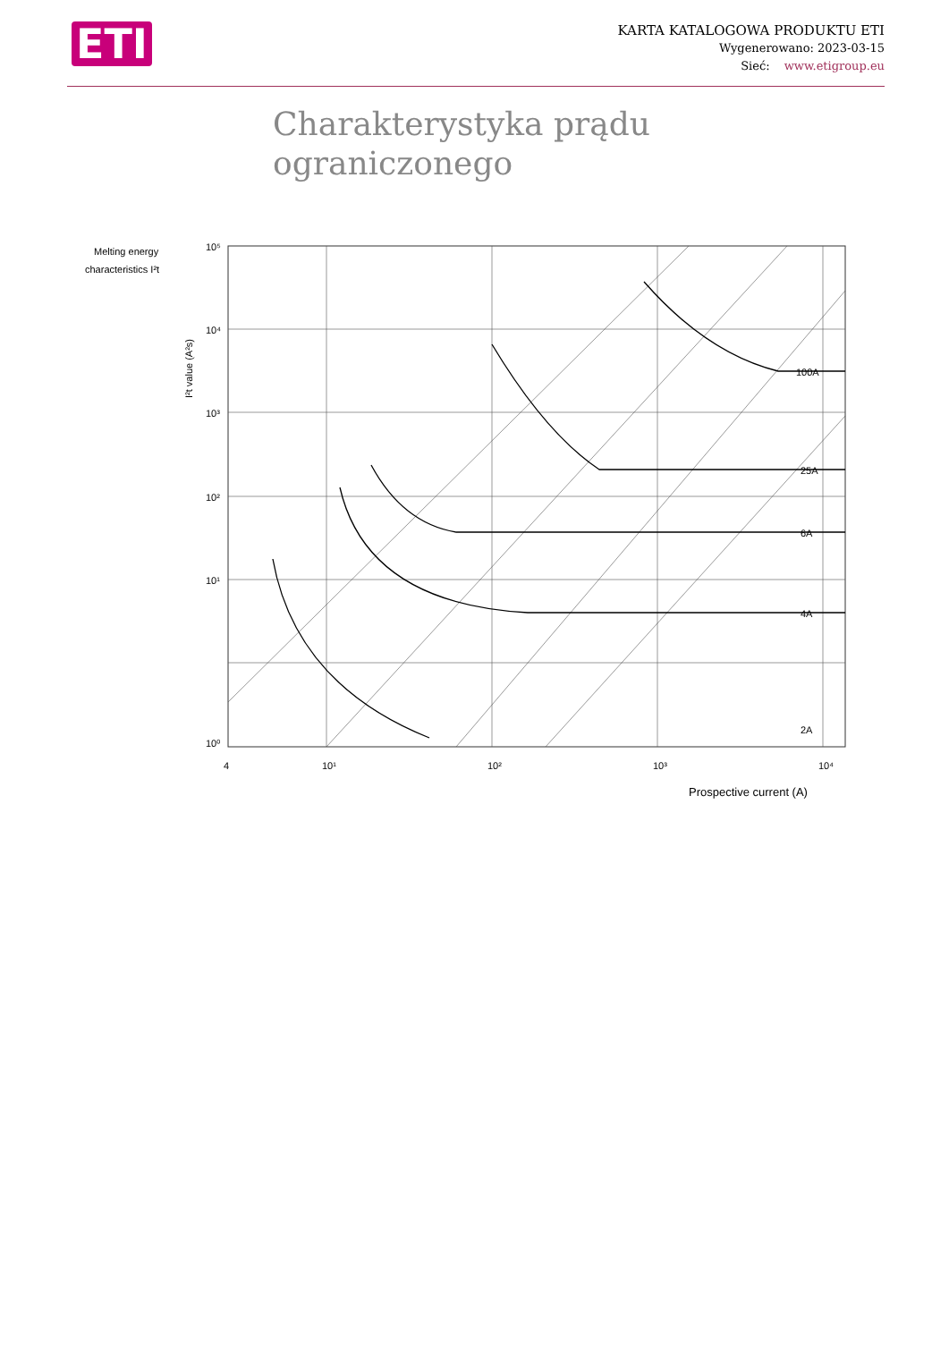ETI
KARTA KATALOGOWA PRODUKTU ETI
Wygenerowano: 2023-03-15
Sieć: www.etigroup.eu
Charakterystyka prądu ograniczonego
Melting energy
characteristics I²t
I²t value (A²s)
100A
25A
6A
4A
2A
4
10¹
10²
10³
10⁴
10⁵
10⁴
10³
10²
10¹
10⁰
Prospective current (A)